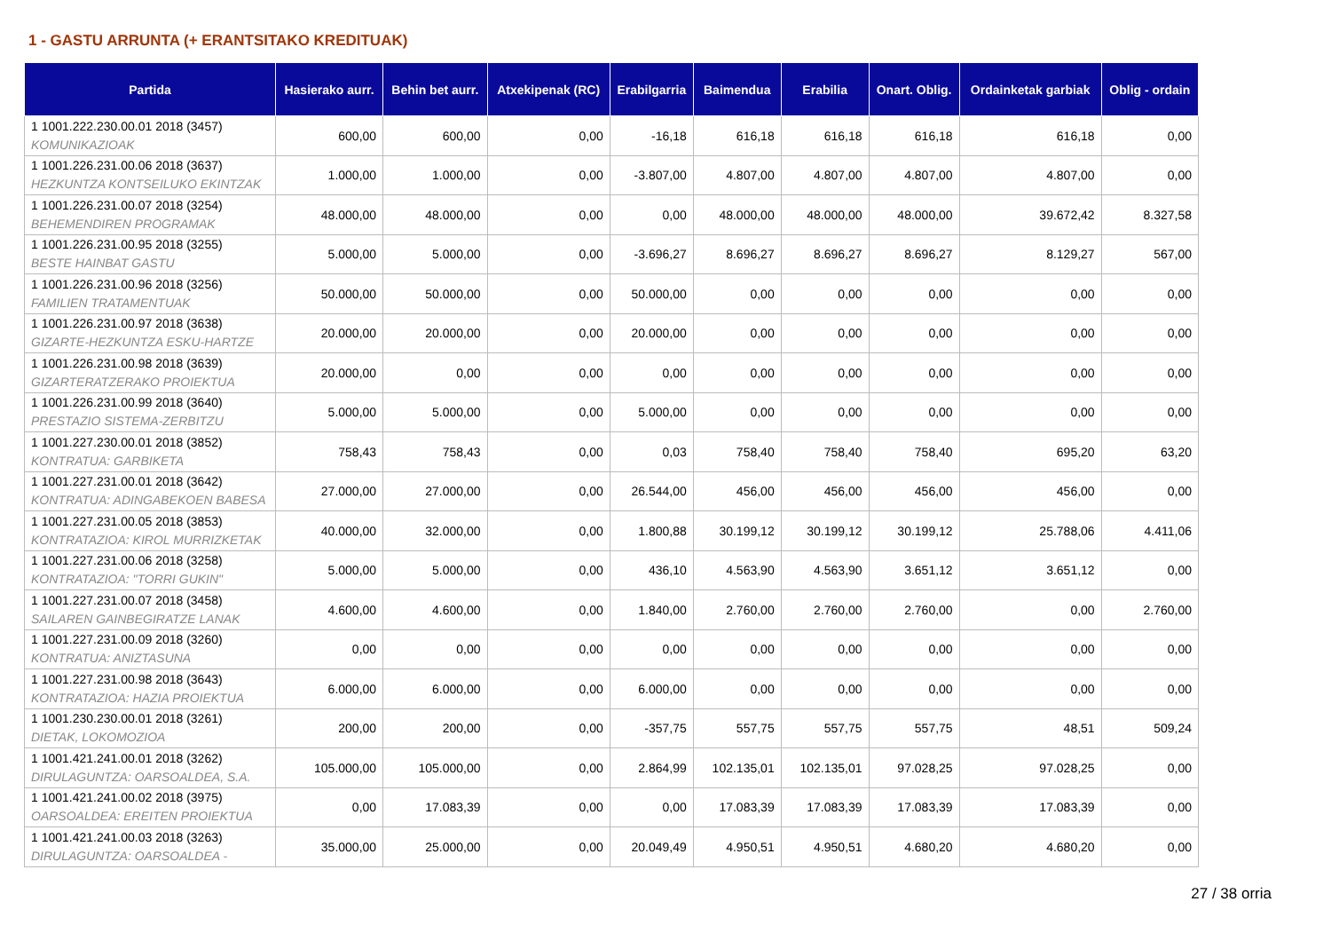1 - GASTU ARRUNTA (+ ERANTSITAKO KREDITUAK)
| Partida | Hasierako aurr. | Behin bet aurr. | Atxekipenak (RC) | Erabilgarria | Baimendua | Erabilia | Onart. Oblig. | Ordainketak garbiak | Oblig - ordain |
| --- | --- | --- | --- | --- | --- | --- | --- | --- | --- |
| 1 1001.222.230.00.01 2018 (3457) KOMUNIKAZIOAK | 600,00 | 600,00 | 0,00 | -16,18 | 616,18 | 616,18 | 616,18 | 616,18 | 0,00 |
| 1 1001.226.231.00.06 2018 (3637) HEZKUNTZA KONTSEILUKO EKINTZAK | 1.000,00 | 1.000,00 | 0,00 | -3.807,00 | 4.807,00 | 4.807,00 | 4.807,00 | 4.807,00 | 0,00 |
| 1 1001.226.231.00.07 2018 (3254) BEHEMENDIREN PROGRAMAK | 48.000,00 | 48.000,00 | 0,00 | 0,00 | 48.000,00 | 48.000,00 | 48.000,00 | 39.672,42 | 8.327,58 |
| 1 1001.226.231.00.95 2018 (3255) BESTE HAINBAT GASTU | 5.000,00 | 5.000,00 | 0,00 | -3.696,27 | 8.696,27 | 8.696,27 | 8.696,27 | 8.129,27 | 567,00 |
| 1 1001.226.231.00.96 2018 (3256) FAMILIEN TRATAMENTUAK | 50.000,00 | 50.000,00 | 0,00 | 50.000,00 | 0,00 | 0,00 | 0,00 | 0,00 | 0,00 |
| 1 1001.226.231.00.97 2018 (3638) GIZARTE-HEZKUNTZA ESKU-HARTZE | 20.000,00 | 20.000,00 | 0,00 | 20.000,00 | 0,00 | 0,00 | 0,00 | 0,00 | 0,00 |
| 1 1001.226.231.00.98 2018 (3639) GIZARTERATZERAKO PROIEKTUA | 20.000,00 | 0,00 | 0,00 | 0,00 | 0,00 | 0,00 | 0,00 | 0,00 | 0,00 |
| 1 1001.226.231.00.99 2018 (3640) PRESTAZIO SISTEMA-ZERBITZU | 5.000,00 | 5.000,00 | 0,00 | 5.000,00 | 0,00 | 0,00 | 0,00 | 0,00 | 0,00 |
| 1 1001.227.230.00.01 2018 (3852) KONTRATUA: GARBIKETA | 758,43 | 758,43 | 0,00 | 0,03 | 758,40 | 758,40 | 758,40 | 695,20 | 63,20 |
| 1 1001.227.231.00.01 2018 (3642) KONTRATUA: ADINGABEKOEN BABESA | 27.000,00 | 27.000,00 | 0,00 | 26.544,00 | 456,00 | 456,00 | 456,00 | 456,00 | 0,00 |
| 1 1001.227.231.00.05 2018 (3853) KONTRATAZIOA: KIROL MURRIZKETAK | 40.000,00 | 32.000,00 | 0,00 | 1.800,88 | 30.199,12 | 30.199,12 | 30.199,12 | 25.788,06 | 4.411,06 |
| 1 1001.227.231.00.06 2018 (3258) KONTRATAZIOA: "TORRI GUKIN" | 5.000,00 | 5.000,00 | 0,00 | 436,10 | 4.563,90 | 4.563,90 | 3.651,12 | 3.651,12 | 0,00 |
| 1 1001.227.231.00.07 2018 (3458) SAILAREN GAINBEGIRATZE LANAK | 4.600,00 | 4.600,00 | 0,00 | 1.840,00 | 2.760,00 | 2.760,00 | 2.760,00 | 0,00 | 2.760,00 |
| 1 1001.227.231.00.09 2018 (3260) KONTRATUA: ANIZTASUNA | 0,00 | 0,00 | 0,00 | 0,00 | 0,00 | 0,00 | 0,00 | 0,00 | 0,00 |
| 1 1001.227.231.00.98 2018 (3643) KONTRATAZIOA: HAZIA PROIEKTUA | 6.000,00 | 6.000,00 | 0,00 | 6.000,00 | 0,00 | 0,00 | 0,00 | 0,00 | 0,00 |
| 1 1001.230.230.00.01 2018 (3261) DIETAK, LOKOMOZIOA | 200,00 | 200,00 | 0,00 | -357,75 | 557,75 | 557,75 | 557,75 | 48,51 | 509,24 |
| 1 1001.421.241.00.01 2018 (3262) DIRULAGUNTZA: OARSOALDEA, S.A. | 105.000,00 | 105.000,00 | 0,00 | 2.864,99 | 102.135,01 | 102.135,01 | 97.028,25 | 97.028,25 | 0,00 |
| 1 1001.421.241.00.02 2018 (3975) OARSOALDEA: EREITEN PROIEKTUA | 0,00 | 17.083,39 | 0,00 | 0,00 | 17.083,39 | 17.083,39 | 17.083,39 | 17.083,39 | 0,00 |
| 1 1001.421.241.00.03 2018 (3263) DIRULAGUNTZA: OARSOALDEA - | 35.000,00 | 25.000,00 | 0,00 | 20.049,49 | 4.950,51 | 4.950,51 | 4.680,20 | 4.680,20 | 0,00 |
27 / 38 orria